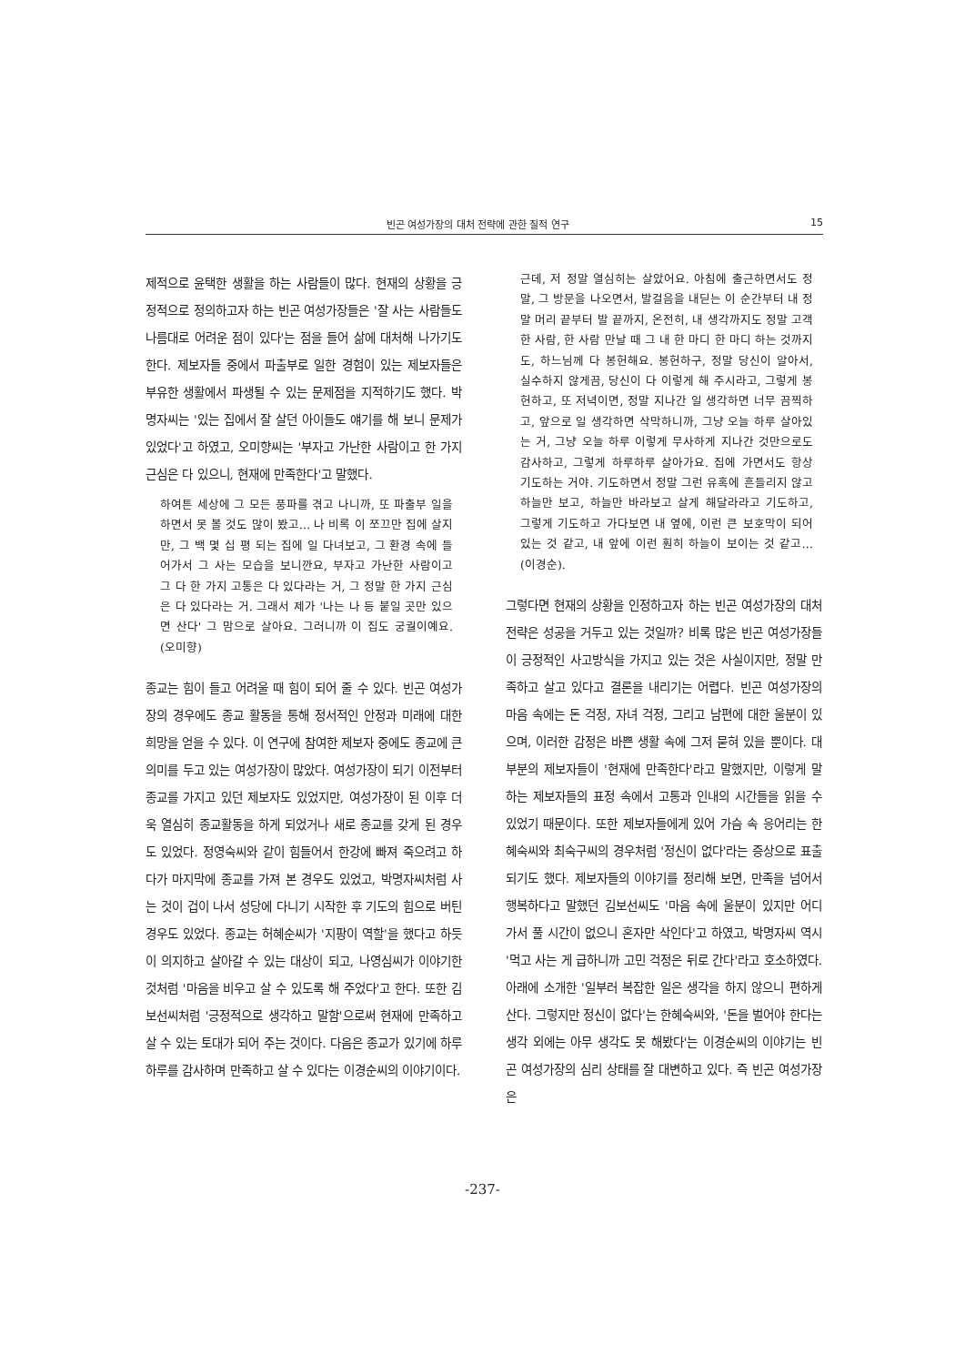빈곤 여성가장의 대처 전략에 관한 질적 연구 15
제적으로 윤택한 생활을 하는 사람들이 많다. 현재의 상황을 긍정적으로 정의하고자 하는 빈곤 여성가장들은 '잘 사는 사람들도 나름대로 어려운 점이 있다'는 점을 들어 삶에 대처해 나가기도 한다. 제보자들 중에서 파출부로 일한 경험이 있는 제보자들은 부유한 생활에서 파생될 수 있는 문제점을 지적하기도 했다. 박명자씨는 '있는 집에서 잘 살던 아이들도 얘기를 해 보니 문제가 있었다'고 하였고, 오미향씨는 '부자고 가난한 사람이고 한 가지 근심은 다 있으니, 현재에 만족한다'고 말했다.
하여튼 세상에 그 모든 풍파를 겪고 나니까, 또 파출부 일을 하면서 못 볼 것도 많이 봤고… 나 비록 이 쪼끄만 집에 살지만, 그 백 몇 십 평 되는 집에 일 다녀보고, 그 환경 속에 들어가서 그 사는 모습을 보니깐요, 부자고 가난한 사람이고 그 다 한 가지 고통은 다 있다라는 거, 그 정말 한 가지 근심은 다 있다라는 거. 그래서 제가 '나는 나 등 붙일 곳만 있으면 산다' 그 맘으로 살아요. 그러니까 이 집도 궁궐이예요. (오미향)
종교는 힘이 들고 어려울 때 힘이 되어 줄 수 있다. 빈곤 여성가장의 경우에도 종교 활동을 통해 정서적인 안정과 미래에 대한 희망을 얻을 수 있다. 이 연구에 참여한 제보자 중에도 종교에 큰 의미를 두고 있는 여성가장이 많았다. 여성가장이 되기 이전부터 종교를 가지고 있던 제보자도 있었지만, 여성가장이 된 이후 더욱 열심히 종교활동을 하게 되었거나 새로 종교를 갖게 된 경우도 있었다. 정영숙씨와 같이 힘들어서 한강에 빠져 죽으려고 하다가 마지막에 종교를 가져 본 경우도 있었고, 박명자씨처럼 사는 것이 겁이 나서 성당에 다니기 시작한 후 기도의 힘으로 버틴 경우도 있었다. 종교는 허혜순씨가 '지팡이 역할'을 했다고 하듯이 의지하고 살아갈 수 있는 대상이 되고, 나영심씨가 이야기한 것처럼 '마음을 비우고 살 수 있도록 해 주었다'고 한다. 또한 김보선씨처럼 '긍정적으로 생각하고 말함'으로써 현재에 만족하고 살 수 있는 토대가 되어 주는 것이다. 다음은 종교가 있기에 하루하루를 감사하며 만족하고 살 수 있다는 이경순씨의 이야기이다.
근데, 저 정말 열심히는 살았어요. 아침에 출근하면서도 정말, 그 방문을 나오면서, 발걸음을 내딛는 이 순간부터 내 정말 머리 끝부터 발 끝까지, 온전히, 내 생각까지도 정말 고객 한 사람, 한 사람 만날 때 그 내 한 마디 한 마디 하는 것까지도, 하느님께 다 봉헌해요. 봉헌하구, 정말 당신이 알아서, 실수하지 않게끔, 당신이 다 이렇게 해 주시라고, 그렇게 봉헌하고, 또 저녁이면, 정말 지나간 일 생각하면 너무 끔찍하고, 앞으로 일 생각하면 삭막하니까, 그냥 오늘 하루 살아있는 거, 그냥 오늘 하루 이렇게 무사하게 지나간 것만으로도 감사하고, 그렇게 하루하루 살아가요. 집에 가면서도 항상 기도하는 거야. 기도하면서 정말 그런 유혹에 흔들리지 않고 하늘만 보고, 하늘만 바라보고 살게 해달라라고 기도하고, 그렇게 기도하고 가다보면 내 옆에, 이런 큰 보호막이 되어있는 것 같고, 내 앞에 이런 훤히 하늘이 보이는 것 같고… (이경순).
그렇다면 현재의 상황을 인정하고자 하는 빈곤 여성가장의 대처 전략은 성공을 거두고 있는 것일까? 비록 많은 빈곤 여성가장들이 긍정적인 사고방식을 가지고 있는 것은 사실이지만, 정말 만족하고 살고 있다고 결론을 내리기는 어렵다. 빈곤 여성가장의 마음 속에는 돈 걱정, 자녀 걱정, 그리고 남편에 대한 울분이 있으며, 이러한 감정은 바쁜 생활 속에 그저 묻혀 있을 뿐이다. 대부분의 제보자들이 '현재에 만족한다'라고 말했지만, 이렇게 말하는 제보자들의 표정 속에서 고통과 인내의 시간들을 읽을 수 있었기 때문이다. 또한 제보자들에게 있어 가슴 속 응어리는 한혜숙씨와 최숙구씨의 경우처럼 '정신이 없다'라는 증상으로 표출되기도 했다. 제보자들의 이야기를 정리해 보면, 만족을 넘어서 행복하다고 말했던 김보선씨도 '마음 속에 울분이 있지만 어디 가서 풀 시간이 없으니 혼자만 삭인다'고 하였고, 박명자씨 역시 '먹고 사는 게 급하니까 고민 걱정은 뒤로 간다'라고 호소하였다. 아래에 소개한 '일부러 복잡한 일은 생각을 하지 않으니 편하게 산다. 그렇지만 정신이 없다'는 한혜숙씨와, '돈을 벌어야 한다는 생각 외에는 아무 생각도 못 해봤다'는 이경순씨의 이야기는 빈곤 여성가장의 심리 상태를 잘 대변하고 있다. 즉 빈곤 여성가장은
-237-